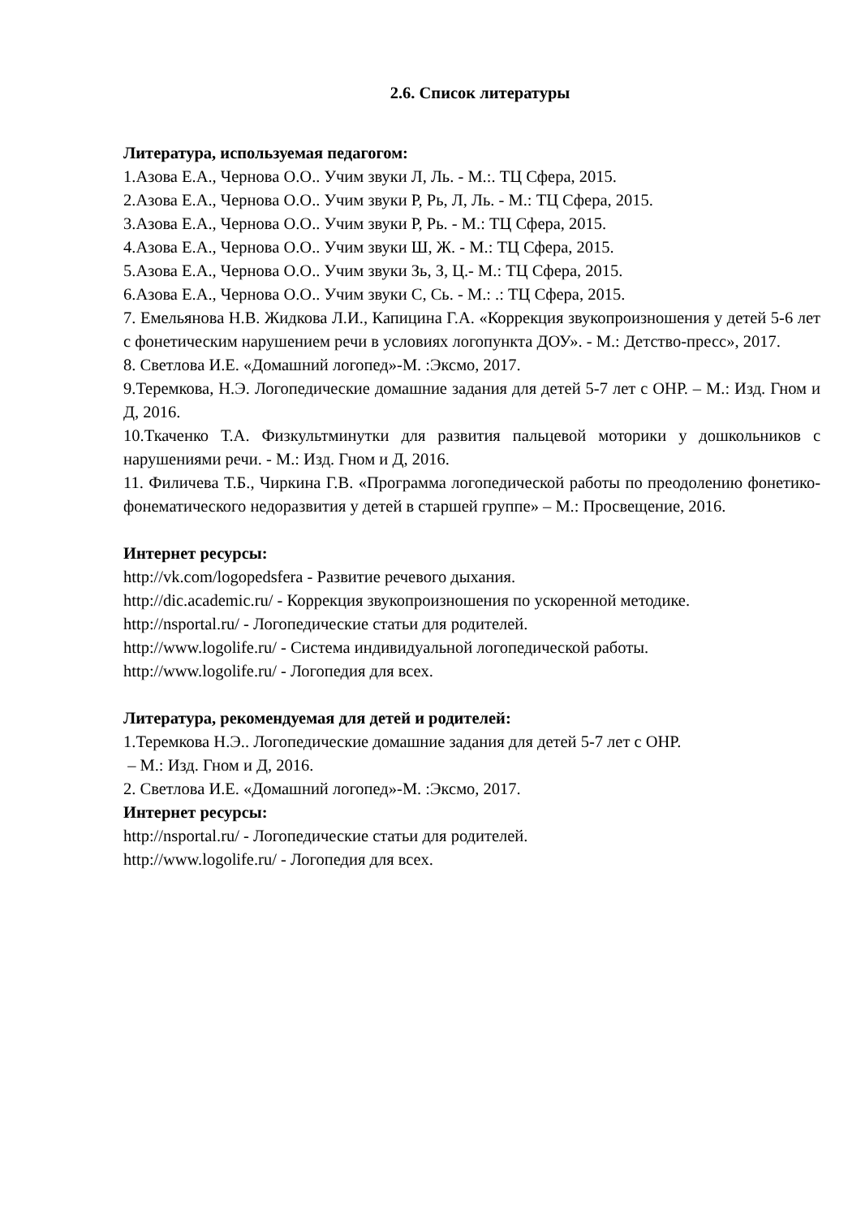2.6. Список литературы
Литература, используемая педагогом:
1.Азова Е.А., Чернова О.О.. Учим звуки Л, Ль. - М.:. ТЦ Сфера, 2015.
2.Азова Е.А., Чернова О.О.. Учим звуки Р, Рь, Л, Ль. - М.: ТЦ Сфера, 2015.
3.Азова Е.А., Чернова О.О.. Учим звуки Р, Рь. - М.: ТЦ Сфера, 2015.
4.Азова Е.А., Чернова О.О.. Учим звуки Ш, Ж. - М.: ТЦ Сфера, 2015.
5.Азова Е.А., Чернова О.О.. Учим звуки Зь, З, Ц.- М.: ТЦ Сфера, 2015.
6.Азова Е.А., Чернова О.О.. Учим звуки С, Сь. - М.: .: ТЦ Сфера, 2015.
7. Емельянова Н.В. Жидкова Л.И., Капицина Г.А. «Коррекция звукопроизношения у детей 5-6 лет с фонетическим нарушением речи в условиях логопункта ДОУ». - М.: Детство-пресс», 2017.
8. Светлова И.Е. «Домашний логопед»-М. :Эксмо, 2017.
9.Теремкова, Н.Э. Логопедические домашние задания для детей 5-7 лет с ОНР. – М.: Изд. Гном и Д, 2016.
10.Ткаченко Т.А. Физкультминутки для развития пальцевой моторики у дошкольников с нарушениями речи. - М.: Изд. Гном и Д, 2016.
11. Филичева Т.Б., Чиркина Г.В. «Программа логопедической работы по преодолению фонетико-фонематического недоразвития у детей в старшей группе» – М.: Просвещение, 2016.
Интернет ресурсы:
http://vk.com/logopedsfera - Развитие речевого дыхания.
http://dic.academic.ru/ - Коррекция звукопроизношения по ускоренной методике.
http://nsportal.ru/ - Логопедические статьи для родителей.
http://www.logolife.ru/ - Система индивидуальной логопедической работы.
http://www.logolife.ru/ - Логопедия для всех.
Литература, рекомендуемая для детей и родителей:
1.Теремкова Н.Э.. Логопедические домашние задания для детей 5-7 лет с ОНР.
– М.: Изд. Гном и Д, 2016.
2. Светлова И.Е. «Домашний логопед»-М. :Эксмо, 2017.
Интернет ресурсы:
http://nsportal.ru/ - Логопедические статьи для родителей.
http://www.logolife.ru/ - Логопедия для всех.